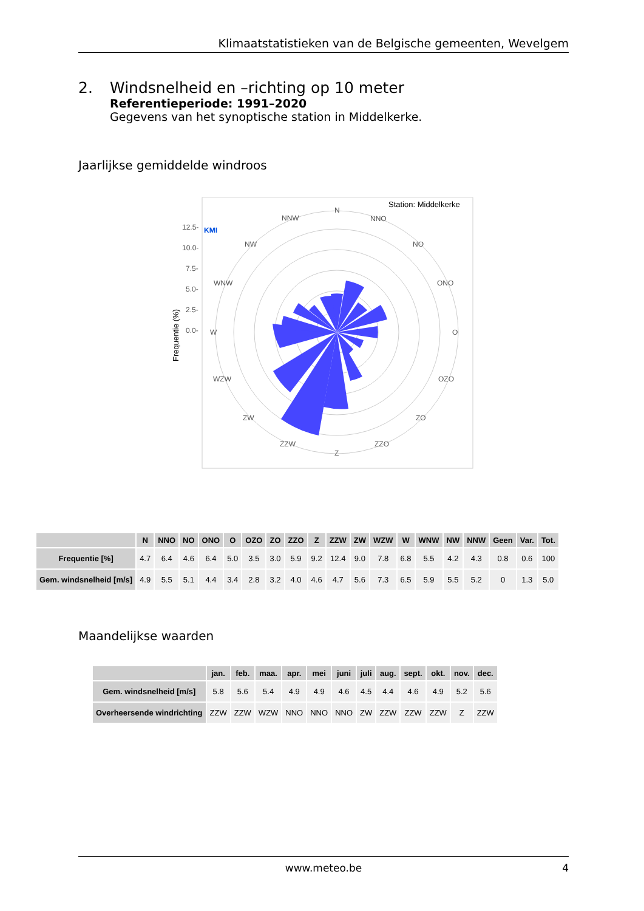Klimaatstatistieken van de Belgische gemeenten, Wevelgem
2. Windsnelheid en –richting op 10 meter
Referentieperiode: 1991–2020
Gegevens van het synoptische station in Middelkerke.
Jaarlijkse gemiddelde windroos
Station: Middelkerke
KMI
N
NNO
NO
ONO
O
OZO
ZO
ZZO
Z
ZZW
ZW
WZW
W
WNW
NW
NNW
12.5-
10.0-
7.5-
5.0-
2.5-
0.0-
Frequentie (%)
| | N | NNO | NO | ONO | O | OZO | ZO | ZZO | Z | ZZW | ZW | WZW | W | WNW | NW | NNW | Geen | Var. | Tot. |
| --- | --- | --- | --- | --- | --- | --- | --- | --- | --- | --- | --- | --- | --- | --- | --- | --- | --- | --- | --- |
| Frequentie [%] | 4.7 | 6.4 | 4.6 | 6.4 | 5.0 | 3.5 | 3.0 | 5.9 | 9.2 | 12.4 | 9.0 | 7.8 | 6.8 | 5.5 | 4.2 | 4.3 | 0.8 | 0.6 | 100 |
| Gem. windsnelheid [m/s] | 4.9 | 5.5 | 5.1 | 4.4 | 3.4 | 2.8 | 3.2 | 4.0 | 4.6 | 4.7 | 5.6 | 7.3 | 6.5 | 5.9 | 5.5 | 5.2 | 0 | 1.3 | 5.0 |
Maandelijkse waarden
| | jan. | feb. | maa. | apr. | mei | juni | juli | aug. | sept. | okt. | nov. | dec. |
| --- | --- | --- | --- | --- | --- | --- | --- | --- | --- | --- | --- | --- |
| Gem. windsnelheid [m/s] | 5.8 | 5.6 | 5.4 | 4.9 | 4.9 | 4.6 | 4.5 | 4.4 | 4.6 | 4.9 | 5.2 | 5.6 |
| Overheersende windrichting | ZZW | ZZW | WZW | NNO | NNO | NNO | ZW | ZZW | ZZW | ZZW | Z | ZZW |
www.meteo.be 4